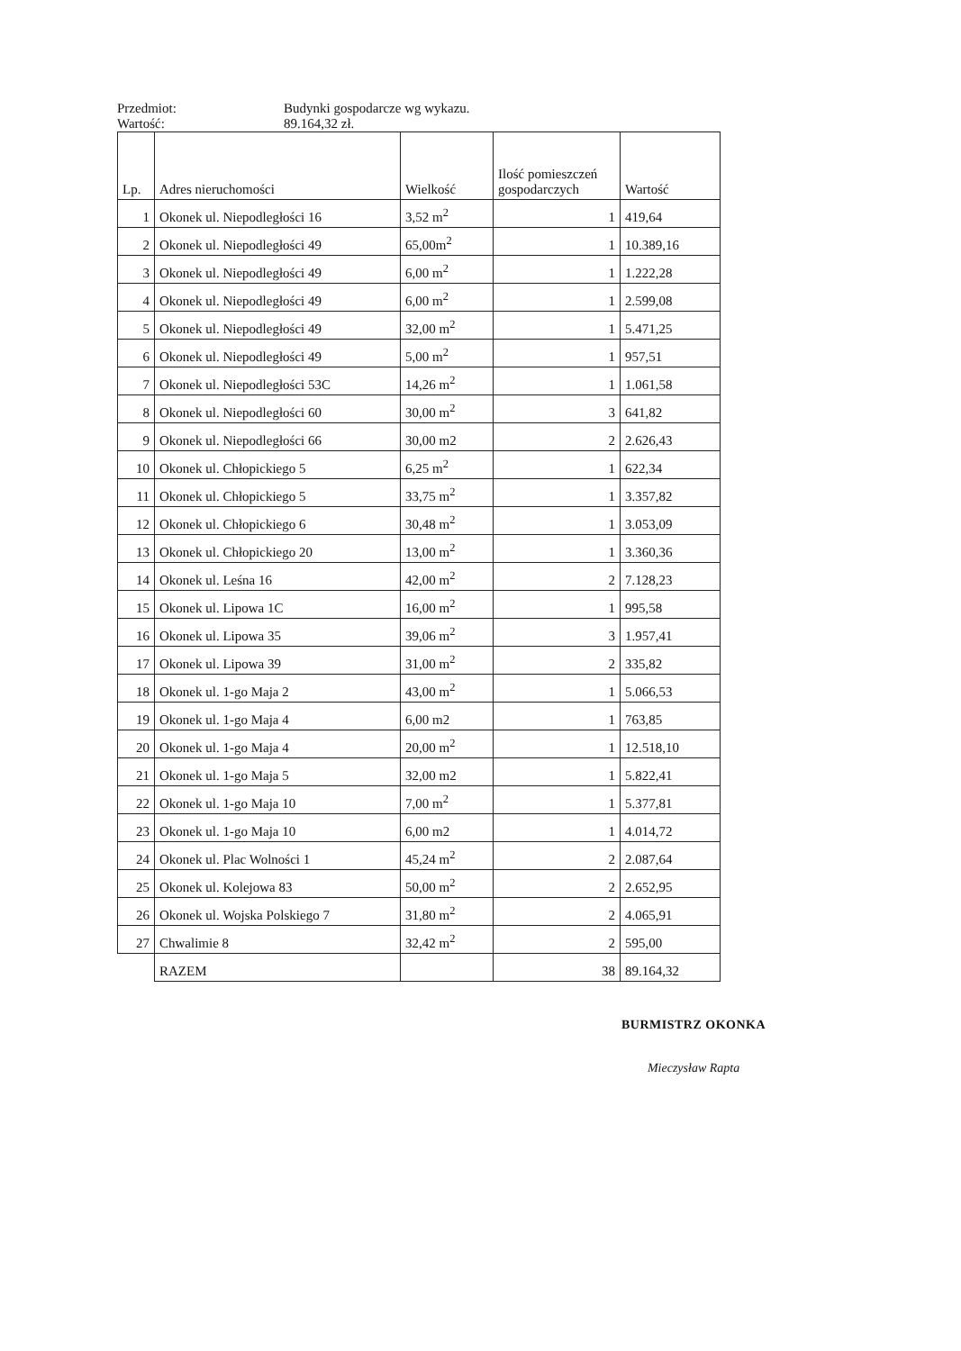Przedmiot: Budynki gospodarcze wg wykazu.
Wartość: 89.164,32 zł.
| Lp. | Adres nieruchomości | Wielkość | Ilość pomieszczeń gospodarczych | Wartość |
| --- | --- | --- | --- | --- |
| 1 | Okonek ul. Niepodległości 16 | 3,52 m<sup>2</sup> | 1 | 419,64 |
| 2 | Okonek ul. Niepodległości 49 | 65,00m<sup>2</sup> | 1 | 10.389,16 |
| 3 | Okonek ul. Niepodległości 49 | 6,00 m<sup>2</sup> | 1 | 1.222,28 |
| 4 | Okonek ul. Niepodległości 49 | 6,00 m<sup>2</sup> | 1 | 2.599,08 |
| 5 | Okonek ul. Niepodległości 49 | 32,00 m<sup>2</sup> | 1 | 5.471,25 |
| 6 | Okonek ul. Niepodległości 49 | 5,00 m<sup>2</sup> | 1 | 957,51 |
| 7 | Okonek ul. Niepodległości 53C | 14,26 m<sup>2</sup> | 1 | 1.061,58 |
| 8 | Okonek ul. Niepodległości 60 | 30,00 m<sup>2</sup> | 3 | 641,82 |
| 9 | Okonek ul. Niepodległości 66 | 30,00 m2 | 2 | 2.626,43 |
| 10 | Okonek ul. Chłopickiego 5 | 6,25 m<sup>2</sup> | 1 | 622,34 |
| 11 | Okonek ul. Chłopickiego 5 | 33,75 m<sup>2</sup> | 1 | 3.357,82 |
| 12 | Okonek ul. Chłopickiego 6 | 30,48 m<sup>2</sup> | 1 | 3.053,09 |
| 13 | Okonek ul. Chłopickiego 20 | 13,00 m<sup>2</sup> | 1 | 3.360,36 |
| 14 | Okonek ul. Leśna 16 | 42,00 m<sup>2</sup> | 2 | 7.128,23 |
| 15 | Okonek ul. Lipowa 1C | 16,00 m<sup>2</sup> | 1 | 995,58 |
| 16 | Okonek ul. Lipowa 35 | 39,06 m<sup>2</sup> | 3 | 1.957,41 |
| 17 | Okonek ul. Lipowa 39 | 31,00 m<sup>2</sup> | 2 | 335,82 |
| 18 | Okonek ul. 1-go Maja 2 | 43,00 m<sup>2</sup> | 1 | 5.066,53 |
| 19 | Okonek ul. 1-go Maja 4 | 6,00 m2 | 1 | 763,85 |
| 20 | Okonek ul. 1-go Maja 4 | 20,00 m<sup>2</sup> | 1 | 12.518,10 |
| 21 | Okonek ul. 1-go Maja 5 | 32,00 m2 | 1 | 5.822,41 |
| 22 | Okonek ul. 1-go Maja 10 | 7,00 m<sup>2</sup> | 1 | 5.377,81 |
| 23 | Okonek ul. 1-go Maja 10 | 6,00 m2 | 1 | 4.014,72 |
| 24 | Okonek ul. Plac Wolności 1 | 45,24 m<sup>2</sup> | 2 | 2.087,64 |
| 25 | Okonek ul. Kolejowa 83 | 50,00 m<sup>2</sup> | 2 | 2.652,95 |
| 26 | Okonek ul. Wojska Polskiego 7 | 31,80 m<sup>2</sup> | 2 | 4.065,91 |
| 27 | Chwalimie 8 | 32,42 m<sup>2</sup> | 2 | 595,00 |
| | RAZEM | | 38 | 89.164,32 |
BURMISTRZ OKONKA
Mieczysław Rapta